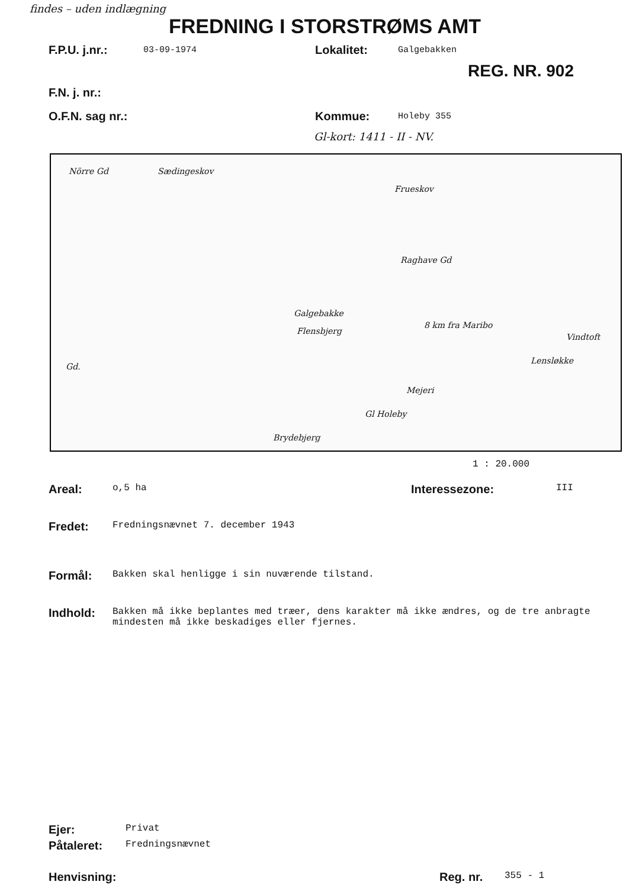findes – uden indlægning
FREDNING I STORSTRØMS AMT
F.P.U. j.nr.: 03-09-1974 Lokalitet: Galgebakken
REG. NR. 902
F.N. j. nr.:
O.F.N. sag nr.: Kommue: Holeby 355
Gl-kort: 1411 - II - NV.
Nörre Gd Sædingeskov
Frueskov
Raghave Gd
Galgebakke
Flensbjerg
8 km fra Maribo
Vindtoft
Lensløkke
Gd.
Mejeri
Gl Holeby
Brydebjerg
1 : 20.000
Areal: o,5 ha Interessezone: III
Fredet: Fredningsnævnet 7. december 1943
Formål: Bakken skal henligge i sin nuværende tilstand.
Indhold: Bakken må ikke beplantes med træer, dens karakter må ikke ændres, og de tre anbragte mindesten må ikke beskadiges eller fjernes.
Ejer: Privat
Påtaleret: Fredningsnævnet
Henvisning: Reg. nr. 355 - 1